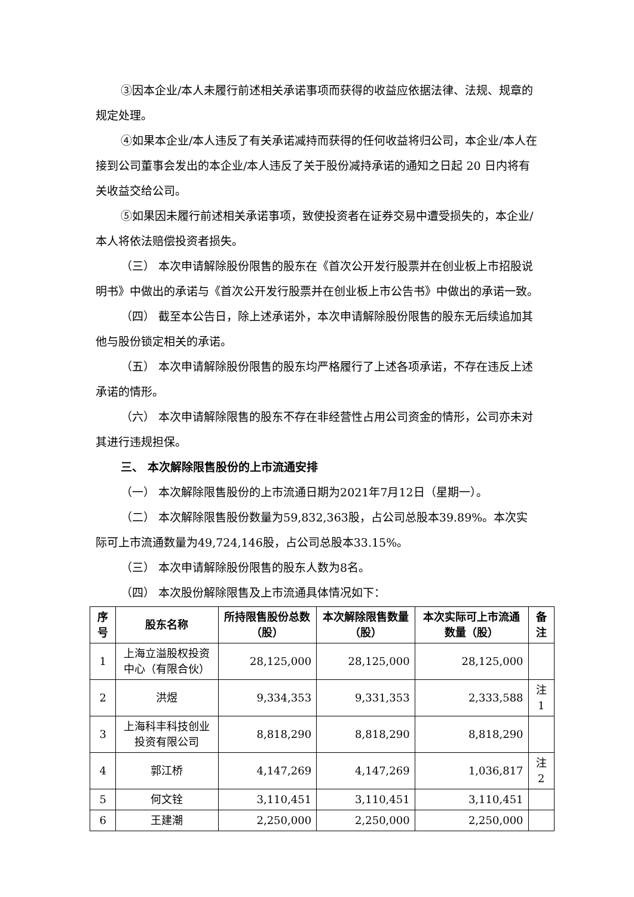③因本企业/本人未履行前述相关承诺事项而获得的收益应依据法律、法规、规章的规定处理。
④如果本企业/本人违反了有关承诺减持而获得的任何收益将归公司，本企业/本人在接到公司董事会发出的本企业/本人违反了关于股份减持承诺的通知之日起 20 日内将有关收益交给公司。
⑤如果因未履行前述相关承诺事项，致使投资者在证券交易中遭受损失的，本企业/本人将依法赔偿投资者损失。
（三） 本次申请解除股份限售的股东在《首次公开发行股票并在创业板上市招股说明书》中做出的承诺与《首次公开发行股票并在创业板上市公告书》中做出的承诺一致。
（四） 截至本公告日，除上述承诺外，本次申请解除股份限售的股东无后续追加其他与股份锁定相关的承诺。
（五） 本次申请解除股份限售的股东均严格履行了上述各项承诺，不存在违反上述承诺的情形。
（六） 本次申请解除限售的股东不存在非经营性占用公司资金的情形，公司亦未对其进行违规担保。
三、 本次解除限售股份的上市流通安排
（一） 本次解除限售股份的上市流通日期为2021年7月12日（星期一）。
（二） 本次解除限售股份数量为59,832,363股，占公司总股本39.89%。本次实际可上市流通数量为49,724,146股，占公司总股本33.15%。
（三） 本次申请解除股份限售的股东人数为8名。
（四） 本次股份解除限售及上市流通具体情况如下：
| 序号 | 股东名称 | 所持限售股份总数（股） | 本次解除限售数量（股） | 本次实际可上市流通数量（股） | 备注 |
| --- | --- | --- | --- | --- | --- |
| 1 | 上海立溢股权投资中心（有限合伙） | 28,125,000 | 28,125,000 | 28,125,000 | |
| 2 | 洪煜 | 9,334,353 | 9,331,353 | 2,333,588 | 注 1 |
| 3 | 上海科丰科技创业投资有限公司 | 8,818,290 | 8,818,290 | 8,818,290 | |
| 4 | 郭江桥 | 4,147,269 | 4,147,269 | 1,036,817 | 注 2 |
| 5 | 何文铨 | 3,110,451 | 3,110,451 | 3,110,451 | |
| 6 | 王建潮 | 2,250,000 | 2,250,000 | 2,250,000 | |